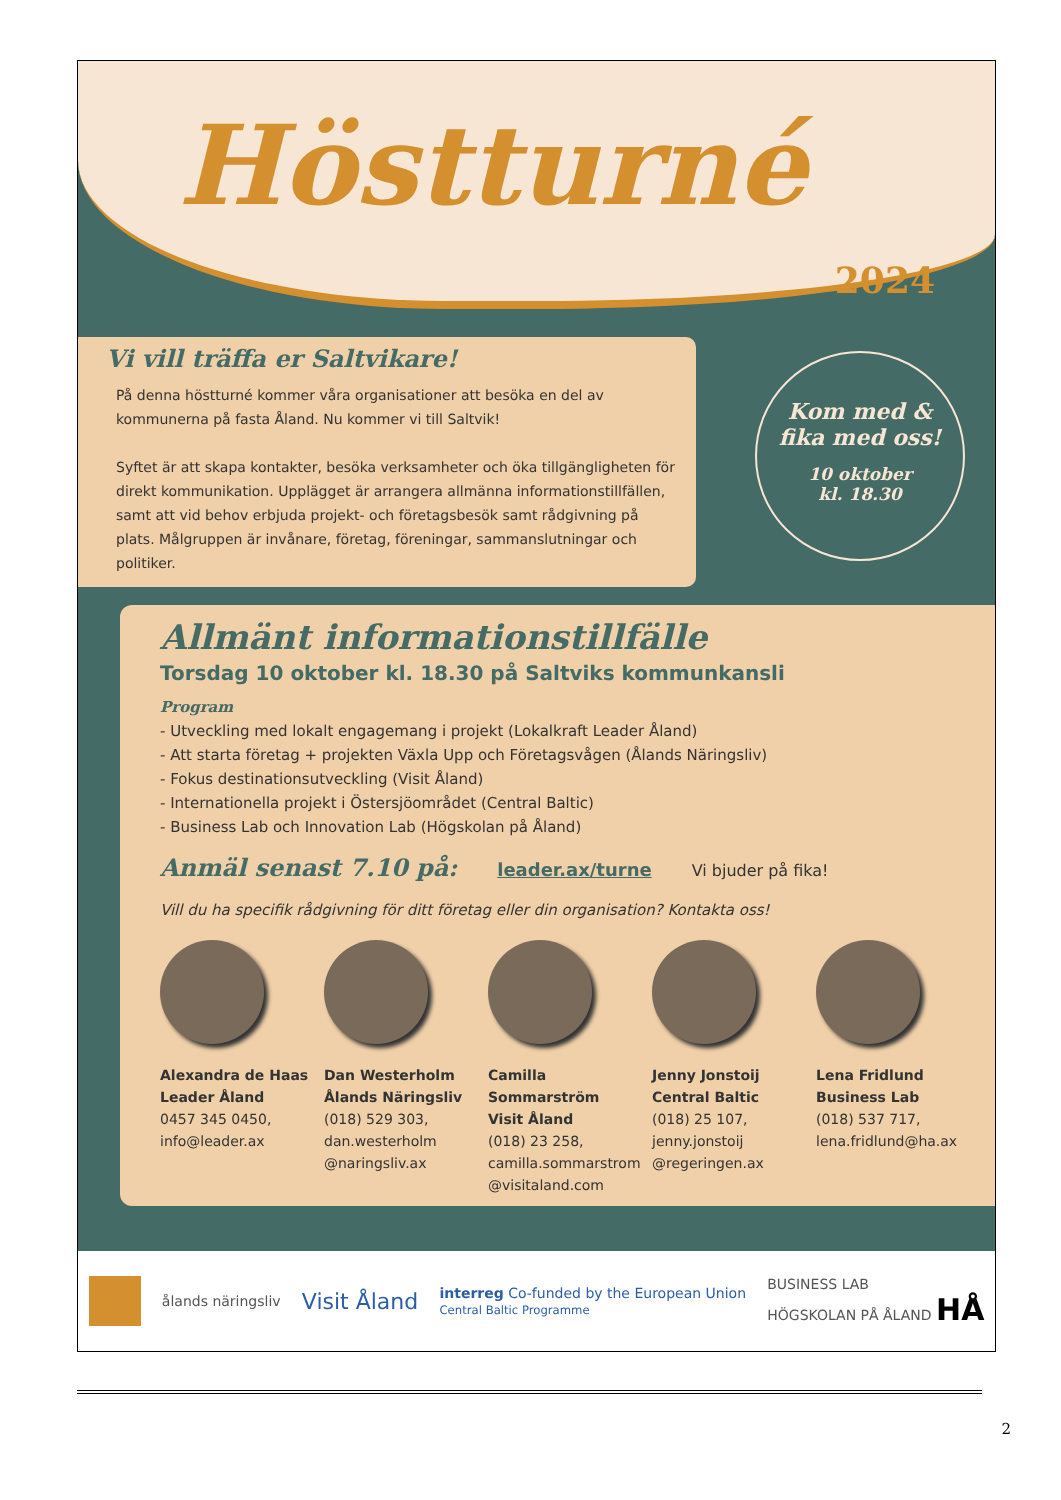Höstturné
2024
Kom med &
fika med oss!
10 oktober
kl. 18.30
Vi vill träffa er Saltvikare!
På denna höstturné kommer våra organisationer att besöka en del av kommunerna på fasta Åland. Nu kommer vi till Saltvik!
Syftet är att skapa kontakter, besöka verksamheter och öka tillgängligheten för direkt kommunikation. Upplägget är arrangera allmänna informationstillfällen, samt att vid behov erbjuda projekt- och företagsbesök samt rådgivning på plats. Målgruppen är invånare, företag, föreningar, sammanslutningar och politiker.
Allmänt informationstillfälle
Torsdag 10 oktober kl. 18.30 på Saltviks kommunkansli
Program
- Utveckling med lokalt engagemang i projekt (Lokalkraft Leader Åland)
- Att starta företag + projekten Växla Upp och Företagsvågen (Ålands Näringsliv)
- Fokus destinationsutveckling (Visit Åland)
- Internationella projekt i Östersjöområdet (Central Baltic)
- Business Lab och Innovation Lab (Högskolan på Åland)
Anmäl senast 7.10 på: leader.ax/turne Vi bjuder på fika!
Vill du ha specifik rådgivning för ditt företag eller din organisation? Kontakta oss!
Alexandra de Haas
Leader Åland
0457 345 0450, info@leader.ax
Dan Westerholm
Ålands Näringsliv
(018) 529 303, dan.westerholm @naringsliv.ax
Camilla Sommarström
Visit Åland
(018) 23 258, camilla.sommarstrom @visitaland.com
Jenny Jonstoij
Central Baltic
(018) 25 107, jenny.jonstoij @regeringen.ax
Lena Fridlund
Business Lab
(018) 537 717, lena.fridlund@ha.ax
ålands näringsliv Visit Åland interreg Co-funded by the European Union
Central Baltic Programme BUSINESS LAB
HÖGSKOLAN PÅ ÅLAND HÅ
2